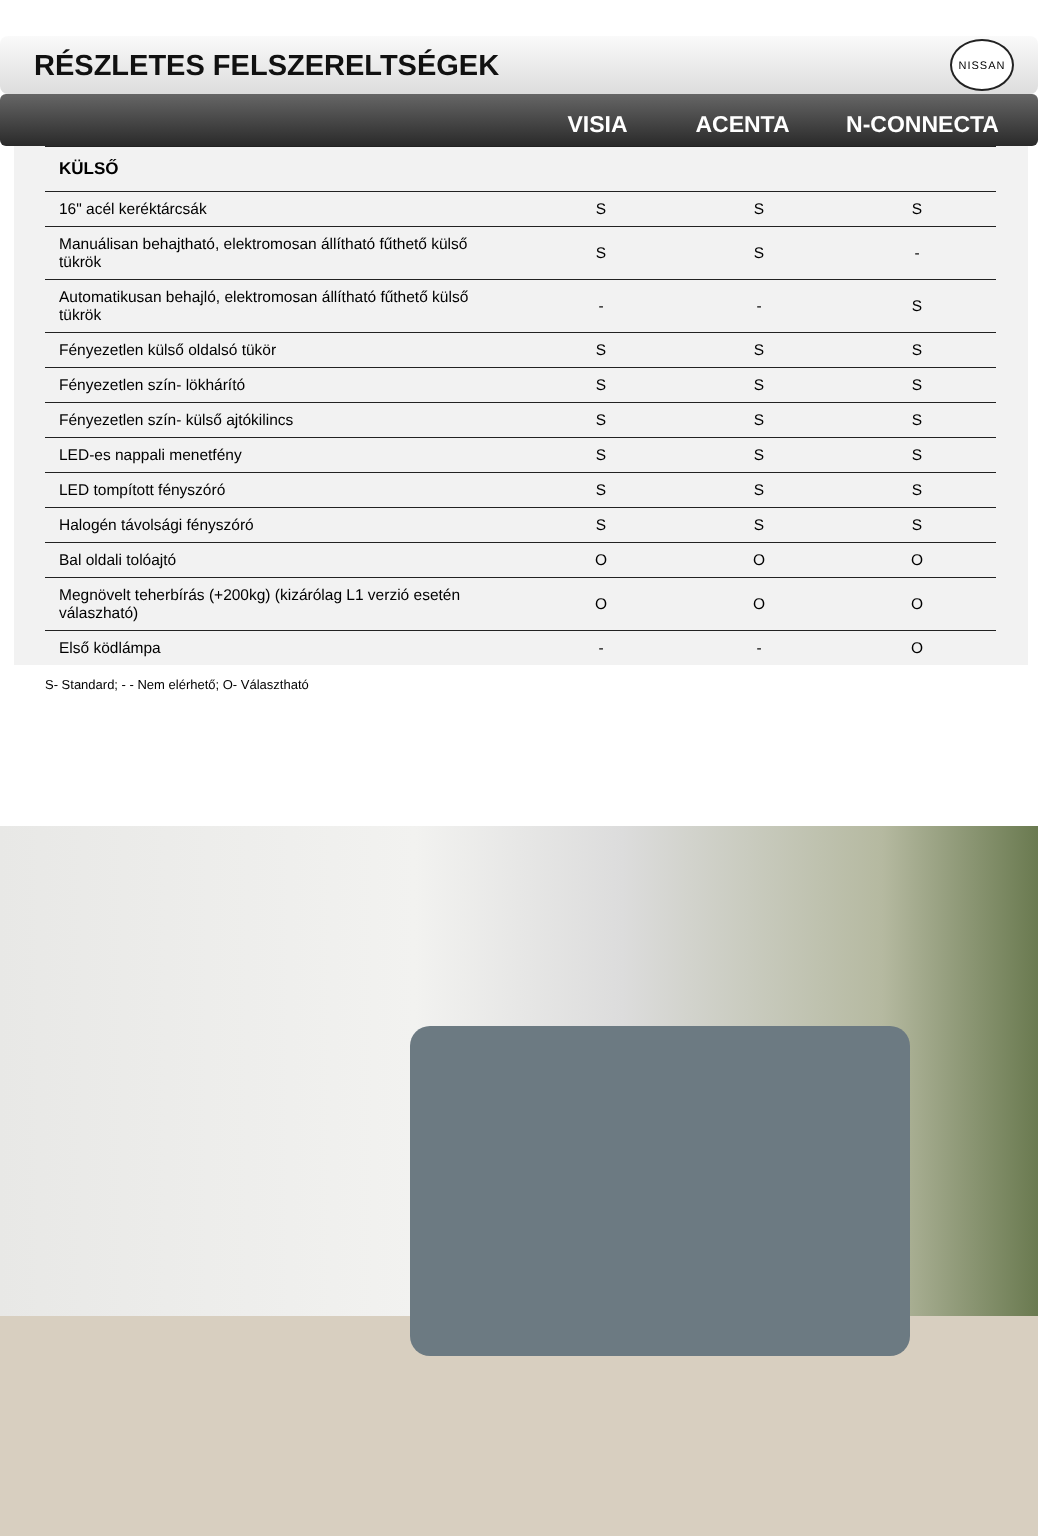RÉSZLETES FELSZERELTSÉGEK
NISSAN
VISIA ACENTA N-CONNECTA
| KÜLSŐ | | | |
| --- | --- | --- | --- |
| 16" acél keréktárcsák | S | S | S |
| Manuálisan behajtható, elektromosan állítható fűthető külső tükrök | S | S | - |
| Automatikusan behajló, elektromosan állítható fűthető külső tükrök | - | - | S |
| Fényezetlen külső oldalsó tükör | S | S | S |
| Fényezetlen szín- lökhárító | S | S | S |
| Fényezetlen szín- külső ajtókilincs | S | S | S |
| LED-es nappali menetfény | S | S | S |
| LED tompított fényszóró | S | S | S |
| Halogén távolsági fényszóró | S | S | S |
| Bal oldali tolóajtó | O | O | O |
| Megnövelt teherbírás (+200kg) (kizárólag L1 verzió esetén válaszható) | O | O | O |
| Első ködlámpa | - | - | O |
S- Standard; - - Nem elérhető; O- Választható